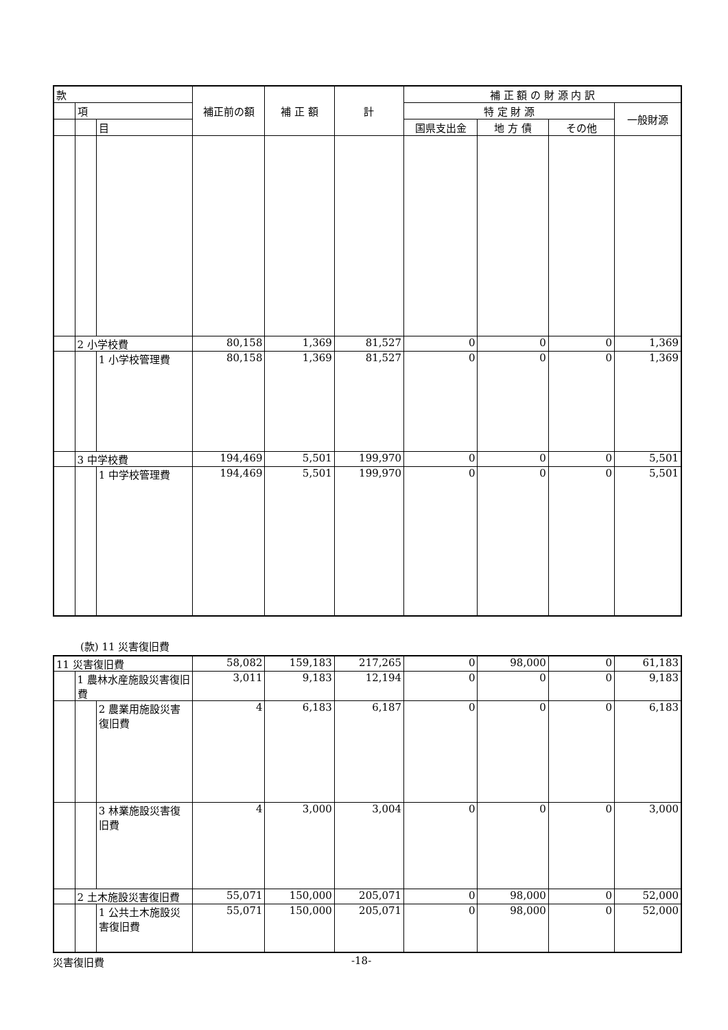| 款 | | | 補正前の額 | 補 正 額 | 計 | 補 正 額 の 財 源 内 訳 | | | |
| --- | --- | --- | --- | --- | --- | --- | --- | --- | --- |
| | 項 | | | | | 特 定 財 源 | | | 一般財源 |
| | | 目 | | | | 国県支出金 | 地 方 債 | その他 | |
| | 2 小学校費 | | 80,158 | 1,369 | 81,527 | 0 | 0 | 0 | 1,369 |
| | | 1 小学校管理費 | 80,158 | 1,369 | 81,527 | 0 | 0 | 0 | 1,369 |
| | 3 中学校費 | | 194,469 | 5,501 | 199,970 | 0 | 0 | 0 | 5,501 |
| | | 1 中学校管理費 | 194,469 | 5,501 | 199,970 | 0 | 0 | 0 | 5,501 |
(款) 11 災害復旧費
| 11 災害復旧費 | | | 58,082 | 159,183 | 217,265 | 0 | 98,000 | 0 | 61,183 |
| | 1 農林水産施設災害復旧費 | | 3,011 | 9,183 | 12,194 | 0 | 0 | 0 | 9,183 |
| | | 2 農業用施設災害復旧費 | 4 | 6,183 | 6,187 | 0 | 0 | 0 | 6,183 |
| | | 3 林業施設災害復旧費 | 4 | 3,000 | 3,004 | 0 | 0 | 0 | 3,000 |
| | 2 土木施設災害復旧費 | | 55,071 | 150,000 | 205,071 | 0 | 98,000 | 0 | 52,000 |
| | | 1 公共土木施設災害復旧費 | 55,071 | 150,000 | 205,071 | 0 | 98,000 | 0 | 52,000 |
災害復旧費 -18-